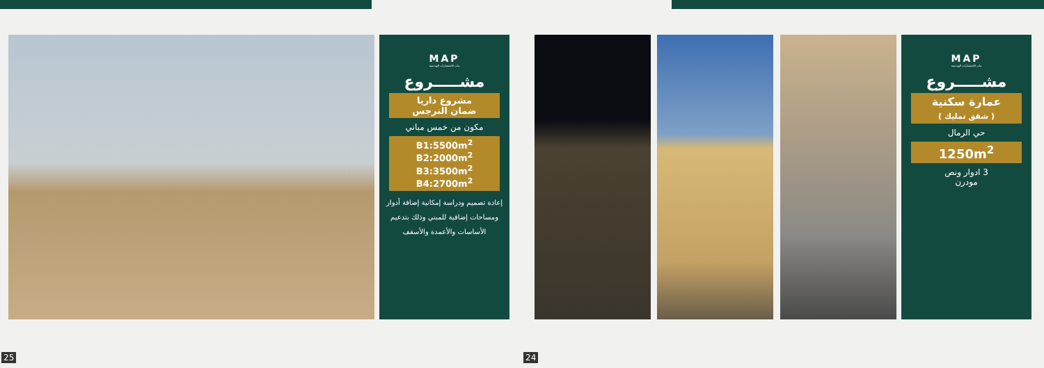MAP
ماب للاستشارات الهندسية
مشـــــروع
مشروع داريا
ضمان النرجس
مكون من خمس مباني
B1:5500m<sup>2</sup>
B2:2000m<sup>2</sup>
B3:3500m<sup>2</sup>
B4:2700m<sup>2</sup>
إعادة تصميم ودراسة إمكانية إضافة أدوار ومساحات إضافية للمبني وذلك بتدعيم الأساسات والأعمدة والأسقف
MAP
ماب للاستشارات الهندسية
مشـــــروع
عمارة سكنية
( شقق تمليك )
حي الرمال
1250m<sup>2</sup>
3 ادوار ونص
مودرن
25 24